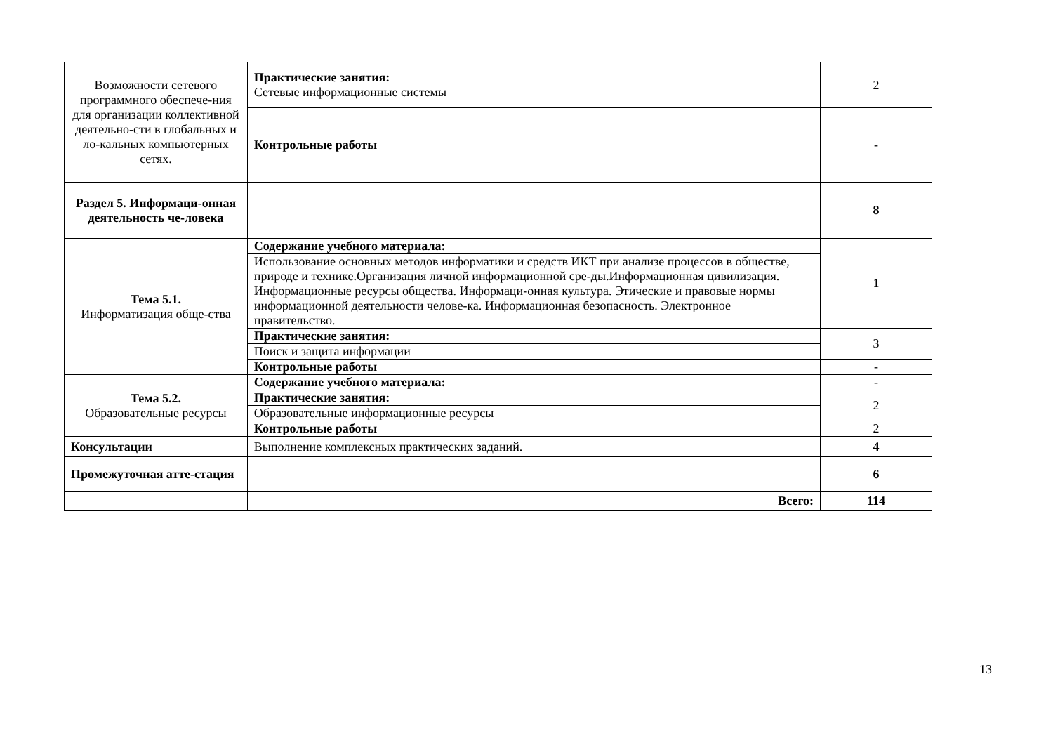| Возможности сетевого программного обеспече-ния для организации коллективной деятельно-сти в глобальных и ло-кальных компьютерных сетях. | Практические занятия: Сетевые информационные системы | 2 |
| | Контрольные работы | - |
| Раздел 5. Информаци-онная деятельность че-ловека | | 8 |
| Тема 5.1. Информатизация обще-ства | Содержание учебного материала: | 1 |
| | Использование основных методов информатики и средств ИКТ при анализе процессов в обществе, природе и технике.Организация личной информационной сре-ды.Информационная цивилизация. Информационные ресурсы общества. Информаци-онная культура. Этические и правовые нормы информационной деятельности челове-ка. Информационная безопасность. Электронное правительство. | |
| | Практические занятия: | 3 |
| | Поиск и защита информации | |
| | Контрольные работы | - |
| Тема 5.2. Образовательные ресурсы | Содержание учебного материала: | - |
| | Практические занятия: | 2 |
| | Образовательные информационные ресурсы | |
| | Контрольные работы | 2 |
| Консультации | Выполнение комплексных практических заданий. | 4 |
| Промежуточная атте-стация | | 6 |
| | Всего: | 114 |
13